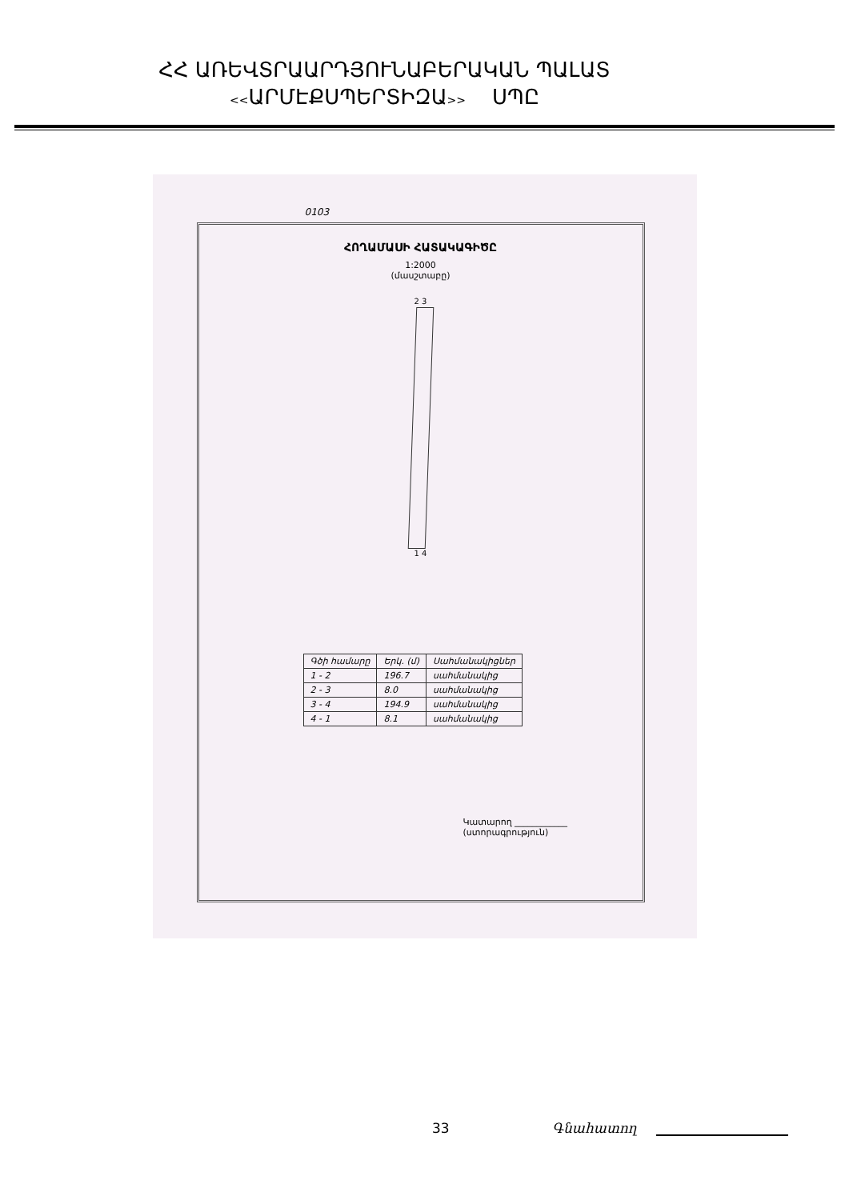ՀՀ ԱՌԵՎՏՐԱԱՐԴՅՈՒՆԱԲԵՐԱԿԱՆ ՊԱԼԱՏ
<<ԱՐՄԷՔՍՊԵՐՏԻԶԱ>> ՍՊԸ
0103
ՀՈՂԱՄԱՍԻ ՀԱՏԱԿԱԳԻԾԸ
1:2000
(մասշտաբը)
2 3
1 4
| Գծի համարը | Երկ. (մ) | Սահմանակիցներ |
| --- | --- | --- |
| 1 - 2 | 196.7 | սահմանակից |
| 2 - 3 | 8.0 | սահմանակից |
| 3 - 4 | 194.9 | սահմանակից |
| 4 - 1 | 8.1 | սահմանակից |
Կատարող ____________
(ստորագրություն)
33 Գնահատող